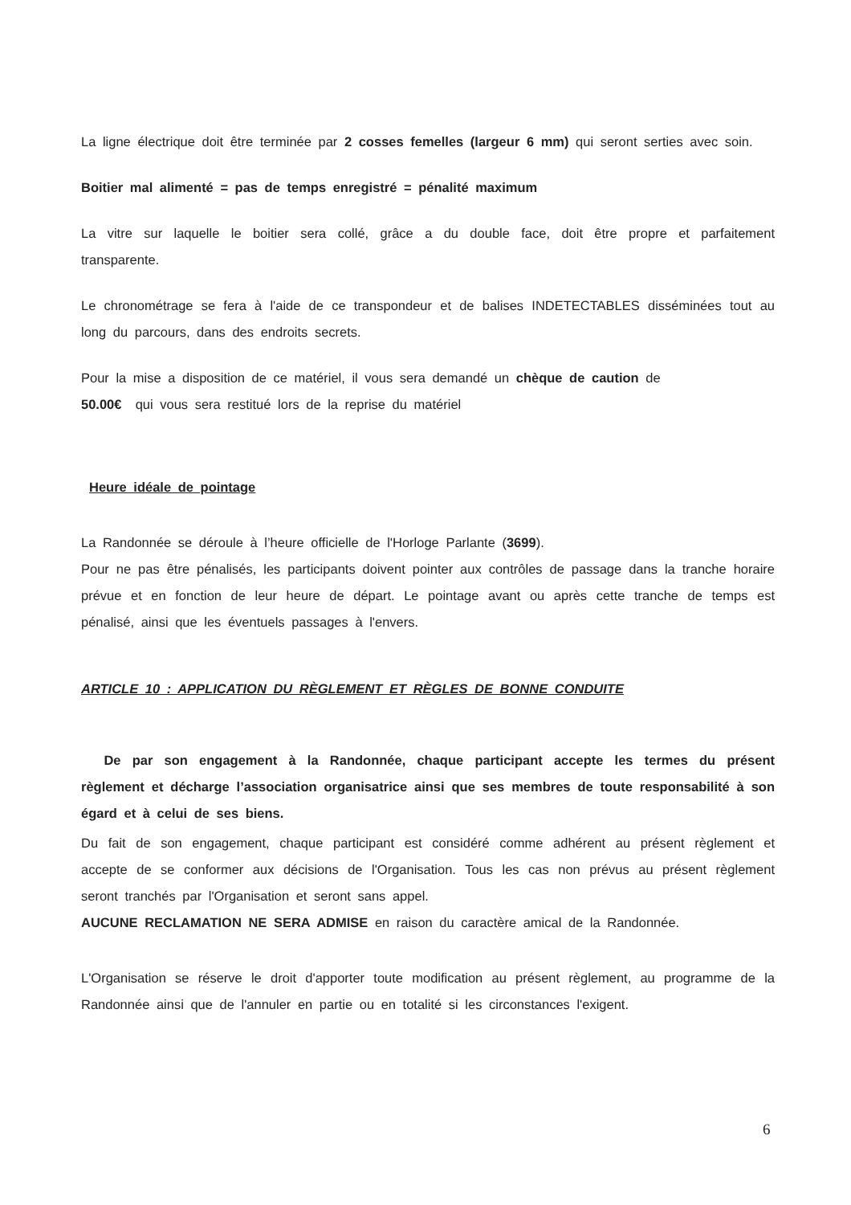La ligne électrique doit être terminée par 2 cosses femelles (largeur 6 mm) qui seront serties avec soin.
Boitier mal alimenté = pas de temps enregistré = pénalité maximum
La vitre sur laquelle le boitier sera collé, grâce a du double face, doit être propre et parfaitement transparente.
Le chronométrage se fera à l'aide de ce transpondeur et de balises INDETECTABLES disséminées tout au long du parcours, dans des endroits secrets.
Pour la mise a disposition de ce matériel, il vous sera demandé un chèque de caution de
50.00€ qui vous sera restitué lors de la reprise du matériel
Heure idéale de pointage
La Randonnée se déroule à l’heure officielle de l'Horloge Parlante (3699).
Pour ne pas être pénalisés, les participants doivent pointer aux contrôles de passage dans la tranche horaire prévue et en fonction de leur heure de départ. Le pointage avant ou après cette tranche de temps est pénalisé, ainsi que les éventuels passages à l'envers.
ARTICLE 10 : APPLICATION DU RÈGLEMENT ET RÈGLES DE BONNE CONDUITE
De par son engagement à la Randonnée, chaque participant accepte les termes du présent règlement et décharge l’association organisatrice ainsi que ses membres de toute responsabilité à son égard et à celui de ses biens.
Du fait de son engagement, chaque participant est considéré comme adhérent au présent règlement et accepte de se conformer aux décisions de l'Organisation. Tous les cas non prévus au présent règlement seront tranchés par l'Organisation et seront sans appel.
AUCUNE RECLAMATION NE SERA ADMISE en raison du caractère amical de la Randonnée.
L'Organisation se réserve le droit d'apporter toute modification au présent règlement, au programme de la Randonnée ainsi que de l'annuler en partie ou en totalité si les circonstances l'exigent.
6